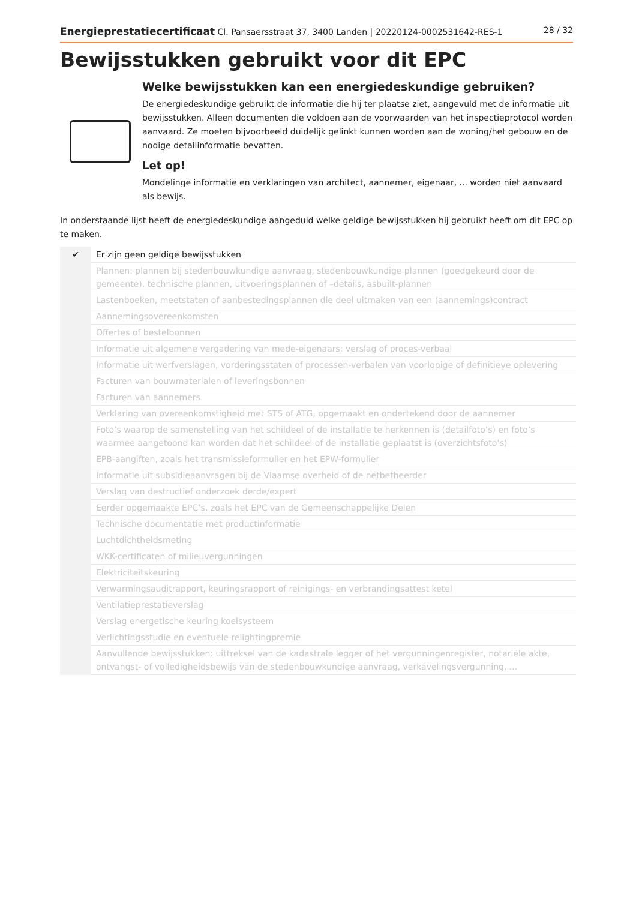Energieprestatiecertificaat Cl. Pansaersstraat 37, 3400 Landen | 20220124-0002531642-RES-1 28 / 32
Bewijsstukken gebruikt voor dit EPC
Welke bewijsstukken kan een energiedeskundige gebruiken?
De energiedeskundige gebruikt de informatie die hij ter plaatse ziet, aangevuld met de informatie uit bewijsstukken. Alleen documenten die voldoen aan de voorwaarden van het inspectieprotocol worden aanvaard. Ze moeten bijvoorbeeld duidelijk gelinkt kunnen worden aan de woning/het gebouw en de nodige detailinformatie bevatten.
Let op!
Mondelinge informatie en verklaringen van architect, aannemer, eigenaar, ... worden niet aanvaard als bewijs.
In onderstaande lijst heeft de energiedeskundige aangeduid welke geldige bewijsstukken hij gebruikt heeft om dit EPC op te maken.
| ✔ | Er zijn geen geldige bewijsstukken |
| | Plannen: plannen bij stedenbouwkundige aanvraag, stedenbouwkundige plannen (goedgekeurd door de gemeente), technische plannen, uitvoeringsplannen of –details, asbuilt-plannen |
| | Lastenboeken, meetstaten of aanbestedingsplannen die deel uitmaken van een (aannemings)contract |
| | Aannemingsovereenkomsten |
| | Offertes of bestelbonnen |
| | Informatie uit algemene vergadering van mede-eigenaars: verslag of proces-verbaal |
| | Informatie uit werfverslagen, vorderingsstaten of processen-verbalen van voorlopige of definitieve oplevering |
| | Facturen van bouwmaterialen of leveringsbonnen |
| | Facturen van aannemers |
| | Verklaring van overeenkomstigheid met STS of ATG, opgemaakt en ondertekend door de aannemer |
| | Foto’s waarop de samenstelling van het schildeel of de installatie te herkennen is (detailfoto’s) en foto’s waarmee aangetoond kan worden dat het schildeel of de installatie geplaatst is (overzichtsfoto’s) |
| | EPB-aangiften, zoals het transmissieformulier en het EPW-formulier |
| | Informatie uit subsidieaanvragen bij de Vlaamse overheid of de netbetheerder |
| | Verslag van destructief onderzoek derde/expert |
| | Eerder opgemaakte EPC’s, zoals het EPC van de Gemeenschappelijke Delen |
| | Technische documentatie met productinformatie |
| | Luchtdichtheidsmeting |
| | WKK-certificaten of milieuvergunningen |
| | Elektriciteitskeuring |
| | Verwarmingsauditrapport, keuringsrapport of reinigings- en verbrandingsattest ketel |
| | Ventilatieprestatieverslag |
| | Verslag energetische keuring koelsysteem |
| | Verlichtingsstudie en eventuele relightingpremie |
| | Aanvullende bewijsstukken: uittreksel van de kadastrale legger of het vergunningenregister, notariële akte, ontvangst- of volledigheidsbewijs van de stedenbouwkundige aanvraag, verkavelingsvergunning, ... |